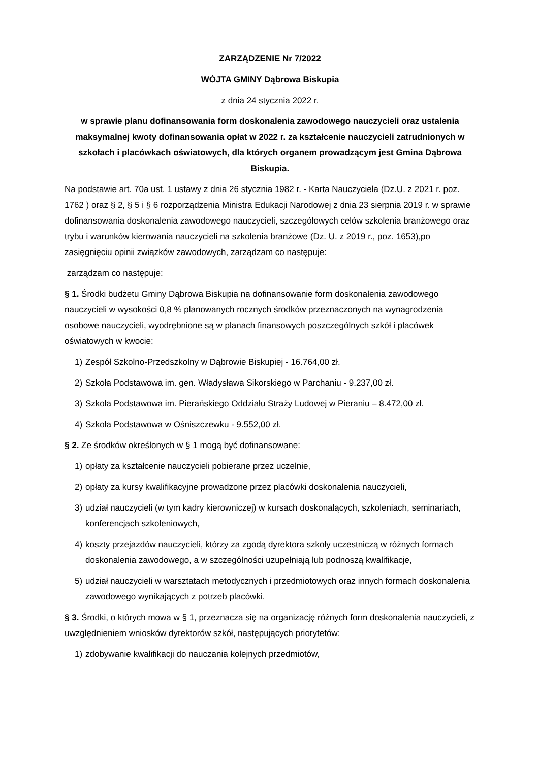ZARZĄDZENIE Nr 7/2022
WÓJTA GMINY Dąbrowa Biskupia
z dnia 24 stycznia 2022 r.
w sprawie planu dofinansowania form doskonalenia zawodowego nauczycieli oraz ustalenia maksymalnej kwoty dofinansowania opłat w 2022 r. za kształcenie nauczycieli zatrudnionych w szkołach i placówkach oświatowych, dla których organem prowadzącym jest Gmina Dąbrowa Biskupia.
Na podstawie art. 70a ust. 1 ustawy z dnia 26 stycznia 1982 r. - Karta Nauczyciela (Dz.U. z 2021 r. poz. 1762 ) oraz § 2, § 5 i § 6 rozporządzenia Ministra Edukacji Narodowej z dnia 23 sierpnia 2019 r. w sprawie dofinansowania doskonalenia zawodowego nauczycieli, szczegółowych celów szkolenia branżowego oraz trybu i warunków kierowania nauczycieli na szkolenia branżowe (Dz. U. z 2019 r., poz. 1653),po zasięgnięciu opinii związków zawodowych, zarządzam co następuje:
zarządzam co następuje:
§ 1. Środki budżetu Gminy Dąbrowa Biskupia na dofinansowanie form doskonalenia zawodowego nauczycieli w wysokości 0,8 % planowanych rocznych środków przeznaczonych na wynagrodzenia osobowe nauczycieli, wyodrębnione są w planach finansowych poszczególnych szkół i placówek oświatowych w kwocie:
1) Zespół Szkolno-Przedszkolny w Dąbrowie Biskupiej - 16.764,00 zł.
2) Szkoła Podstawowa im. gen. Władysława Sikorskiego w Parchaniu - 9.237,00 zł.
3) Szkoła Podstawowa im. Pierańskiego Oddziału Straży Ludowej w Pieraniu – 8.472,00 zł.
4) Szkoła Podstawowa w Ośniszczewku - 9.552,00 zł.
§ 2. Ze środków określonych w § 1 mogą być dofinansowane:
1) opłaty za kształcenie nauczycieli pobierane przez uczelnie,
2) opłaty za kursy kwalifikacyjne prowadzone przez placówki doskonalenia nauczycieli,
3) udział nauczycieli (w tym kadry kierowniczej) w kursach doskonalących, szkoleniach, seminariach, konferencjach szkoleniowych,
4) koszty przejazdów nauczycieli, którzy za zgodą dyrektora szkoły uczestniczą w różnych formach doskonalenia zawodowego, a w szczególności uzupełniają lub podnoszą kwalifikacje,
5) udział nauczycieli w warsztatach metodycznych i przedmiotowych oraz innych formach doskonalenia zawodowego wynikających z potrzeb placówki.
§ 3. Środki, o których mowa w § 1, przeznacza się na organizację różnych form doskonalenia nauczycieli, z uwzględnieniem wniosków dyrektorów szkół, następujących priorytetów:
1) zdobywanie kwalifikacji do nauczania kolejnych przedmiotów,